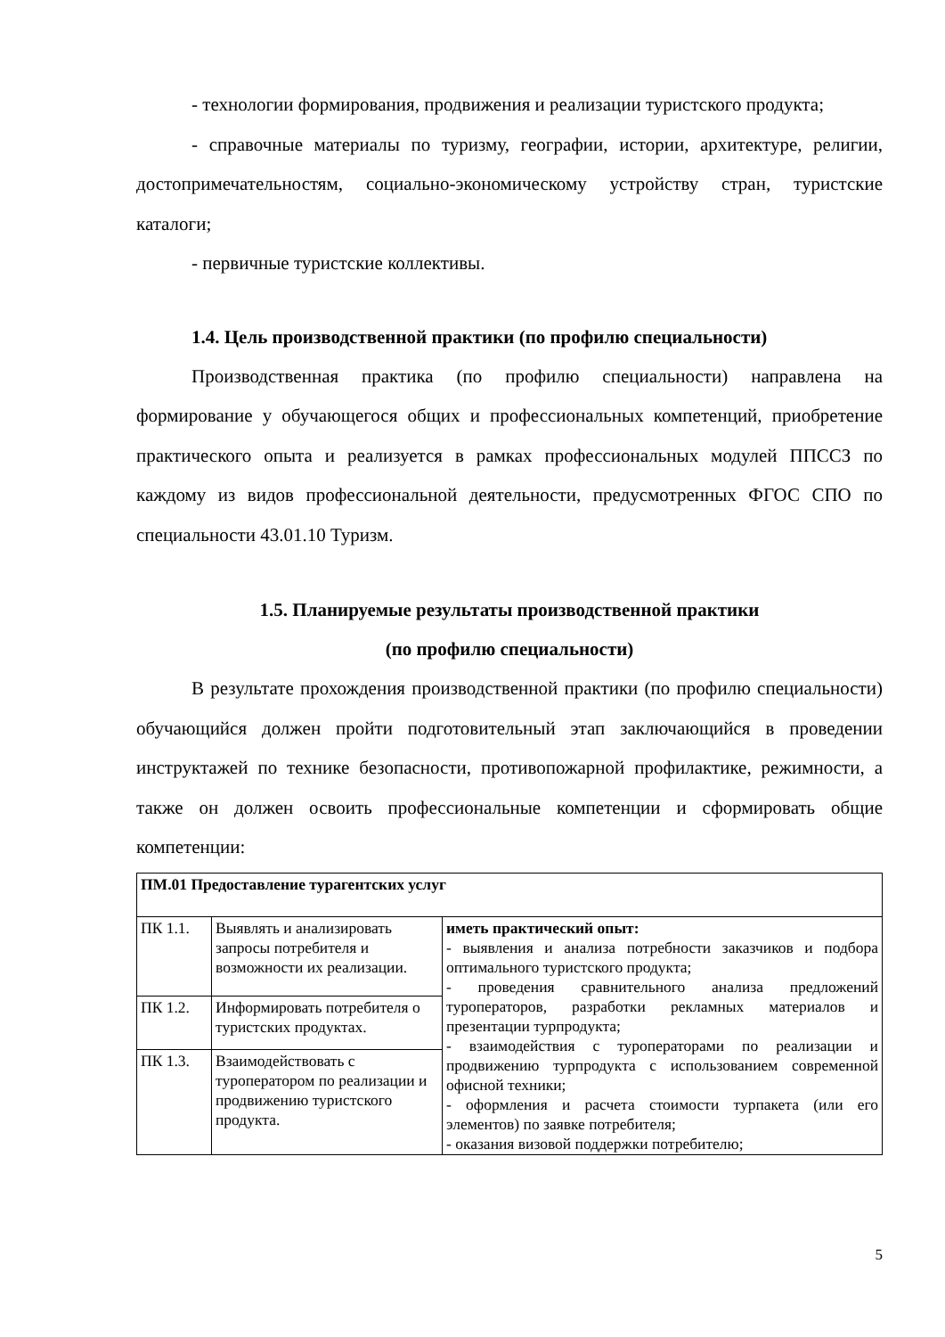- технологии формирования, продвижения и реализации туристского продукта;
- справочные материалы по туризму, географии, истории, архитектуре, религии, достопримечательностям, социально-экономическому устройству стран, туристские каталоги;
- первичные туристские коллективы.
1.4. Цель производственной практики (по профилю специальности)
Производственная практика (по профилю специальности) направлена на формирование у обучающегося общих и профессиональных компетенций, приобретение практического опыта и реализуется в рамках профессиональных модулей ППССЗ по каждому из видов профессиональной деятельности, предусмотренных ФГОС СПО по специальности 43.01.10 Туризм.
1.5. Планируемые результаты производственной практики
(по профилю специальности)
В результате прохождения производственной практики (по профилю специальности) обучающийся должен пройти подготовительный этап заключающийся в проведении инструктажей по технике безопасности, противопожарной профилактике, режимности, а также он должен освоить профессиональные компетенции и сформировать общие компетенции:
| ПМ.01 Предоставление турагентских услуг | | |
| ПК 1.1. | Выявлять и анализировать запросы потребителя и возможности их реализации. | иметь практический опыт: - выявления и анализа потребности заказчиков и подбора оптимального туристского продукта; - проведения сравнительного анализа предложений туроператоров, разработки рекламных материалов и презентации турпродукта; - взаимодействия с туроператорами по реализации и продвижению турпродукта с использованием современной офисной техники; - оформления и расчета стоимости турпакета (или его элементов) по заявке потребителя; - оказания визовой поддержки потребителю; |
| ПК 1.2. | Информировать потребителя о туристских продуктах. | |
| ПК 1.3. | Взаимодействовать с туроператором по реализации и продвижению туристского продукта. | |
5